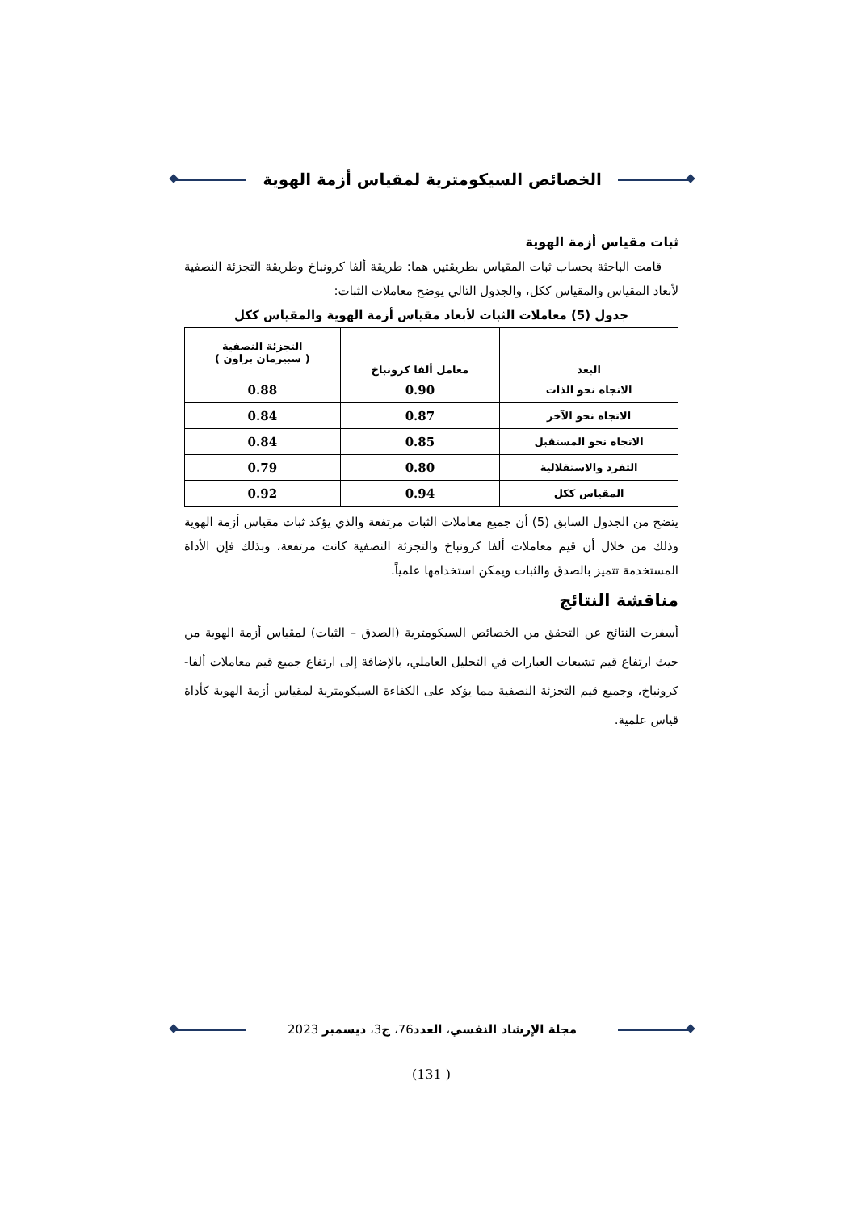الخصائص السيكومترية لمقياس أزمة الهوية
ثبات مقياس أزمة الهوية
قامت الباحثة بحساب ثبات المقياس بطريقتين هما: طريقة ألفا كرونباخ وطريقة التجزئة النصفية لأبعاد المقياس والمقياس ككل، والجدول التالي يوضح معاملات الثبات:
جدول (5) معاملات الثبات لأبعاد مقياس أزمة الهوية والمقياس ككل
| البعد | معامل ألفا كرونباخ | التجزئة النصفية ( سبيرمان براون ) |
| --- | --- | --- |
| الاتجاه نحو الذات | 0.90 | 0.88 |
| الاتجاه نحو الآخر | 0.87 | 0.84 |
| الاتجاه نحو المستقبل | 0.85 | 0.84 |
| التفرد والاستقلالية | 0.80 | 0.79 |
| المقياس ككل | 0.94 | 0.92 |
يتضح من الجدول السابق (5) أن جميع معاملات الثبات مرتفعة والذي يؤكد ثبات مقياس أزمة الهوية وذلك من خلال أن قيم معاملات ألفا كرونباخ والتجزئة النصفية كانت مرتفعة، وبذلك فإن الأداة المستخدمة تتميز بالصدق والثبات ويمكن استخدامها علمياً.
مناقشة النتائج
أسفرت النتائج عن التحقق من الخصائص السيكومترية (الصدق – الثبات) لمقياس أزمة الهوية من حيث ارتفاع قيم تشبعات العبارات في التحليل العاملي، بالإضافة إلى ارتفاع جميع قيم معاملات ألفا- كرونباخ، وجميع قيم التجزئة النصفية مما يؤكد على الكفاءة السيكومترية لمقياس أزمة الهوية كأداة قياس علمية.
مجلة الإرشاد النفسي، العدد76، ج3، ديسمبر 2023
(131 )